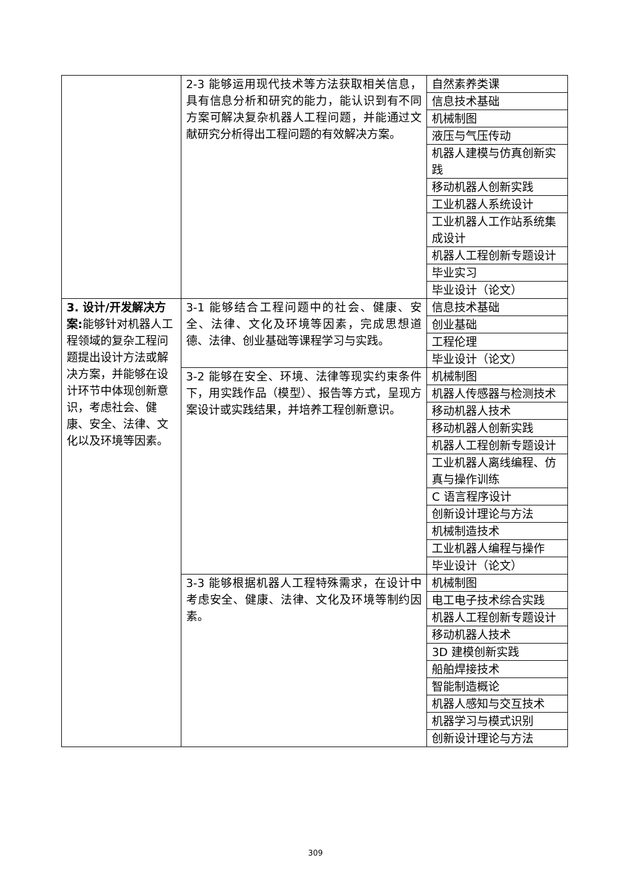| | 2-3 能够运用现代技术等方法获取相关信息，具有信息分析和研究的能力，能认识到有不同方案可解决复杂机器人工程问题，并能通过文献研究分析得出工程问题的有效解决方案。 | 自然素养类课 |
| | | 信息技术基础 |
| | | 机械制图 |
| | | 液压与气压传动 |
| | | 机器人建模与仿真创新实践 |
| | | 移动机器人创新实践 |
| | | 工业机器人系统设计 |
| | | 工业机器人工作站系统集成设计 |
| | | 机器人工程创新专题设计 |
| | | 毕业实习 |
| | | 毕业设计（论文） |
| 3. 设计/开发解决方案: 能够针对机器人工程领域的复杂工程问题提出设计方法或解决方案，并能够在设计环节中体现创新意识，考虑社会、健康、安全、法律、文化以及环境等因素。 | 3-1 能够结合工程问题中的社会、健康、安全、法律、文化及环境等因素，完成思想道德、法律、创业基础等课程学习与实践。 | 信息技术基础 |
| | | 创业基础 |
| | | 工程伦理 |
| | | 毕业设计（论文） |
| | 3-2 能够在安全、环境、法律等现实约束条件下，用实践作品（模型）、报告等方式，呈现方案设计或实践结果，并培养工程创新意识。 | 机械制图 |
| | | 机器人传感器与检测技术 |
| | | 移动机器人技术 |
| | | 移动机器人创新实践 |
| | | 机器人工程创新专题设计 |
| | | 工业机器人离线编程、仿真与操作训练 |
| | | C 语言程序设计 |
| | | 创新设计理论与方法 |
| | | 机械制造技术 |
| | | 工业机器人编程与操作 |
| | | 毕业设计（论文） |
| | 3-3 能够根据机器人工程特殊需求，在设计中考虑安全、健康、法律、文化及环境等制约因素。 | 机械制图 |
| | | 电工电子技术综合实践 |
| | | 机器人工程创新专题设计 |
| | | 移动机器人技术 |
| | | 3D 建模创新实践 |
| | | 船舶焊接技术 |
| | | 智能制造概论 |
| | | 机器人感知与交互技术 |
| | | 机器学习与模式识别 |
| | | 创新设计理论与方法 |
309